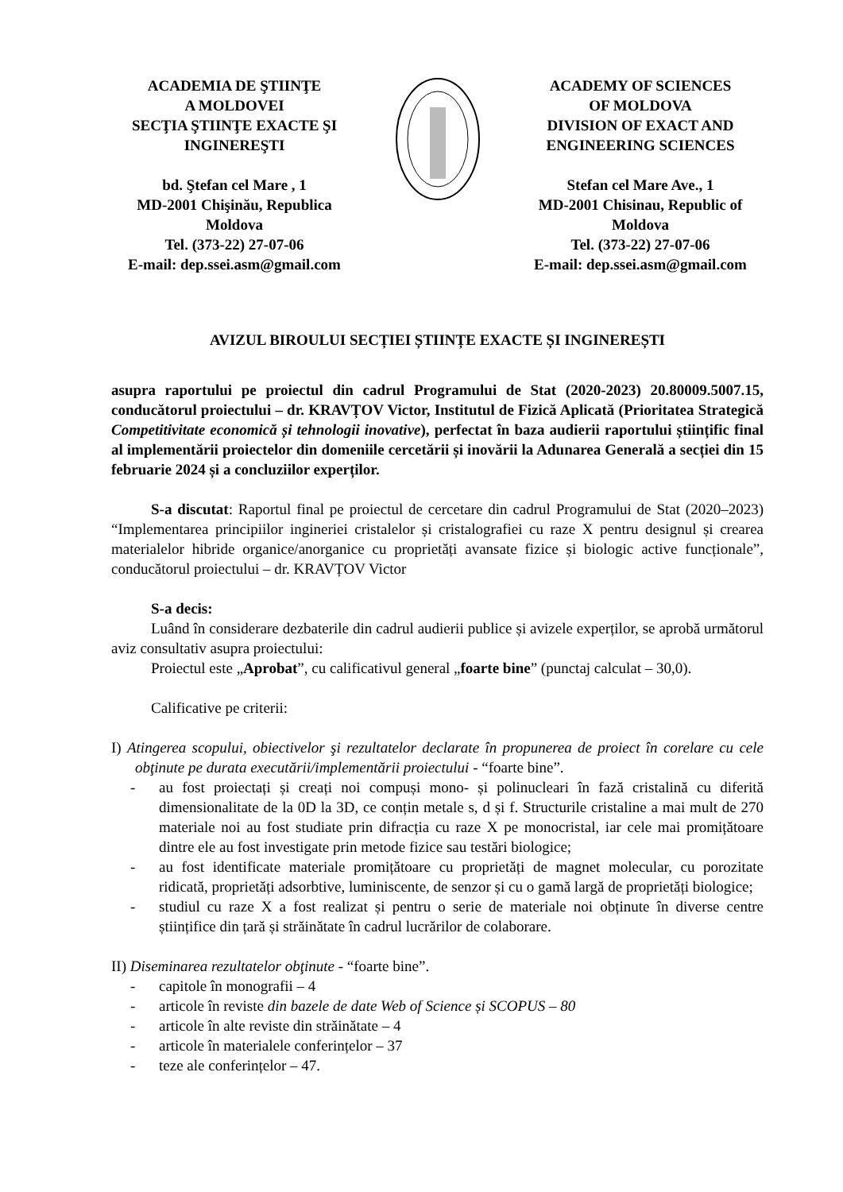ACADEMIA DE ŞTIINŢE
A MOLDOVEI
SECŢIA ŞTIINŢE EXACTE ŞI INGINEREŞTI
bd. Ştefan cel Mare , 1
MD-2001 Chişinău, Republica Moldova
Tel. (373-22) 27-07-06
E-mail: dep.ssei.asm@gmail.com
ACADEMY OF SCIENCES
OF MOLDOVA
DIVISION OF EXACT AND ENGINEERING SCIENCES
Stefan cel Mare Ave., 1
MD-2001 Chisinau, Republic of Moldova
Tel. (373-22) 27-07-06
E-mail: dep.ssei.asm@gmail.com
AVIZUL BIROULUI SECȚIEI ȘTIINȚE EXACTE ȘI INGINEREȘTI
asupra raportului pe proiectul din cadrul Programului de Stat (2020-2023) 20.80009.5007.15, conducătorul proiectului – dr. KRAVȚOV Victor, Institutul de Fizică Aplicată (Prioritatea Strategică Competitivitate economică și tehnologii inovative), perfectat în baza audierii raportului științific final al implementării proiectelor din domeniile cercetării și inovării la Adunarea Generală a secției din 15 februarie 2024 și a concluziilor experților.
S-a discutat: Raportul final pe proiectul de cercetare din cadrul Programului de Stat (2020–2023) “Implementarea principiilor ingineriei cristalelor și cristalografiei cu raze X pentru designul și crearea materialelor hibride organice/anorganice cu proprietăți avansate fizice și biologic active funcționale”, conducătorul proiectului – dr. KRAVȚOV Victor
S-a decis:
Luând în considerare dezbaterile din cadrul audierii publice și avizele experților, se aprobă următorul aviz consultativ asupra proiectului:
Proiectul este „Aprobat”, cu calificativul general „foarte bine” (punctaj calculat – 30,0).
Calificative pe criterii:
I) Atingerea scopului, obiectivelor şi rezultatelor declarate în propunerea de proiect în corelare cu cele obţinute pe durata executării/implementării proiectului - “foarte bine”.
- au fost proiectați și creați noi compuși mono- și polinucleari în fază cristalină cu diferită dimensionalitate de la 0D la 3D, ce conțin metale s, d și f. Structurile cristaline a mai mult de 270 materiale noi au fost studiate prin difracția cu raze X pe monocristal, iar cele mai promițătoare dintre ele au fost investigate prin metode fizice sau testări biologice;
- au fost identificate materiale promițătoare cu proprietăți de magnet molecular, cu porozitate ridicată, proprietăți adsorbtive, luminiscente, de senzor și cu o gamă largă de proprietăți biologice;
- studiul cu raze X a fost realizat și pentru o serie de materiale noi obținute în diverse centre științifice din țară și străinătate în cadrul lucrărilor de colaborare.
II) Diseminarea rezultatelor obţinute - “foarte bine”.
- capitole în monografii – 4
- articole în reviste din bazele de date Web of Science și SCOPUS – 80
- articole în alte reviste din străinătate – 4
- articole în materialele conferințelor – 37
- teze ale conferințelor – 47.